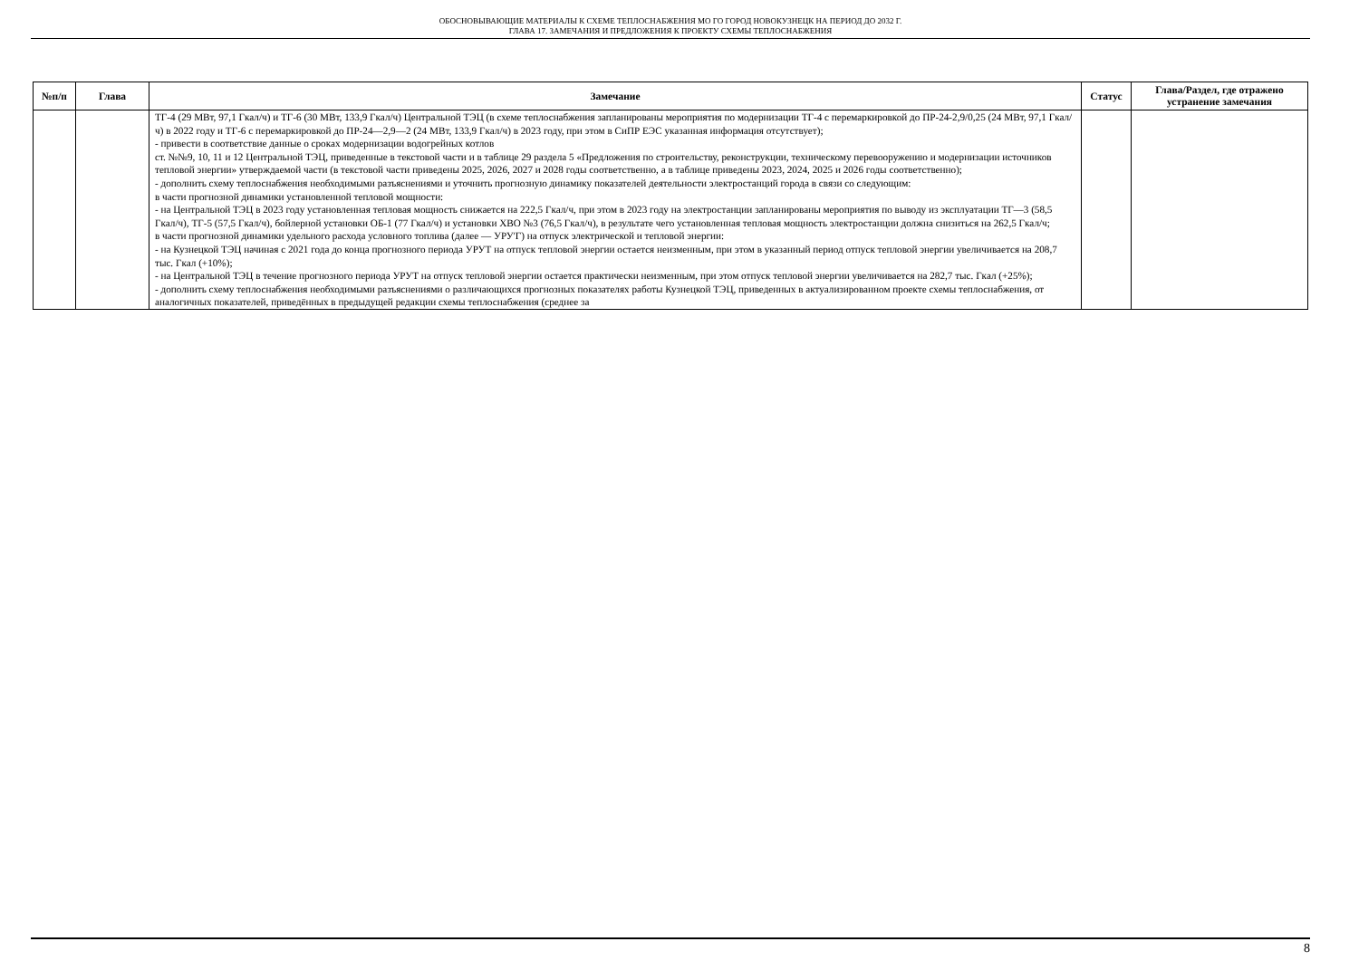ОБОСНОВЫВАЮЩИЕ МАТЕРИАЛЫ К СХЕМЕ ТЕПЛОСНАБЖЕНИЯ МО ГО ГОРОД НОВОКУЗНЕЦК НА ПЕРИОД ДО 2032 Г.
ГЛАВА 17. ЗАМЕЧАНИЯ И ПРЕДЛОЖЕНИЯ К ПРОЕКТУ СХЕМЫ ТЕПЛОСНАБЖЕНИЯ
| №п/п | Глава | Замечание | Статус | Глава/Раздел, где отражено устранение замечания |
| --- | --- | --- | --- | --- |
| | | ТГ-4 (29 МВт, 97,1 Гкал/ч) и ТГ-6 (30 МВт, 133,9 Гкал/ч) Центральной ТЭЦ (в схеме теплоснабжения запланированы мероприятия по модернизации ТГ-4 с перемаркировкой до ПР-24-2,9/0,25 (24 МВт, 97,1 Гкал/ч) в 2022 году и ТГ-6 с перемаркировкой до ПР-24—2,9—2 (24 МВт, 133,9 Гкал/ч) в 2023 году, при этом в СиПР ЕЭС указанная информация отсутствует); - привести в соответствие данные о сроках модернизации водогрейных котлов ст. №№9, 10, 11 и 12 Центральной ТЭЦ, приведенные в текстовой части и в таблице 29 раздела 5 «Предложения по строительству, реконструкции, техническому перевооружению и модернизации источников тепловой энергии» утверждаемой части (в текстовой части приведены 2025, 2026, 2027 и 2028 годы соответственно, а в таблице приведены 2023, 2024, 2025 и 2026 годы соответственно); - дополнить схему теплоснабжения необходимыми разъяснениями и уточнить прогнозную динамику показателей деятельности электростанций города в связи со следующим: в части прогнозной динамики установленной тепловой мощности: - на Центральной ТЭЦ в 2023 году установленная тепловая мощность снижается на 222,5 Гкал/ч, при этом в 2023 году на электростанции запланированы мероприятия по выводу из эксплуатации ТГ—3 (58,5 Гкал/ч), ТГ-5 (57,5 Гкал/ч), бойлерной установки ОБ-1 (77 Гкал/ч) и установки ХВО №3 (76,5 Гкал/ч), в результате чего установленная тепловая мощность электростанции должна снизиться на 262,5 Гкал/ч; в части прогнозной динамики удельного расхода условного топлива (далее — УРУ'Г) на отпуск электрической и тепловой энергии: - на Кузнецкой ТЭЦ начиная с 2021 года до конца прогнозного периода УРУТ на отпуск тепловой энергии остается неизменным, при этом в указанный период отпуск тепловой энергии увеличивается на 208,7 тыс. Гкал (+10%); - на Центральной ТЭЦ в течение прогнозного периода УРУТ на отпуск тепловой энергии остается практически неизменным, при этом отпуск тепловой энергии увеличивается на 282,7 тыс. Гкал (+25%); - дополнить схему теплоснабжения необходимыми разъяснениями о различающихся прогнозных показателях работы Кузнецкой ТЭЦ, приведенных в актуализированном проекте схемы теплоснабжения, от аналогичных показателей, приведённых в предыдущей редакции схемы теплоснабжения (среднее за | | |
8